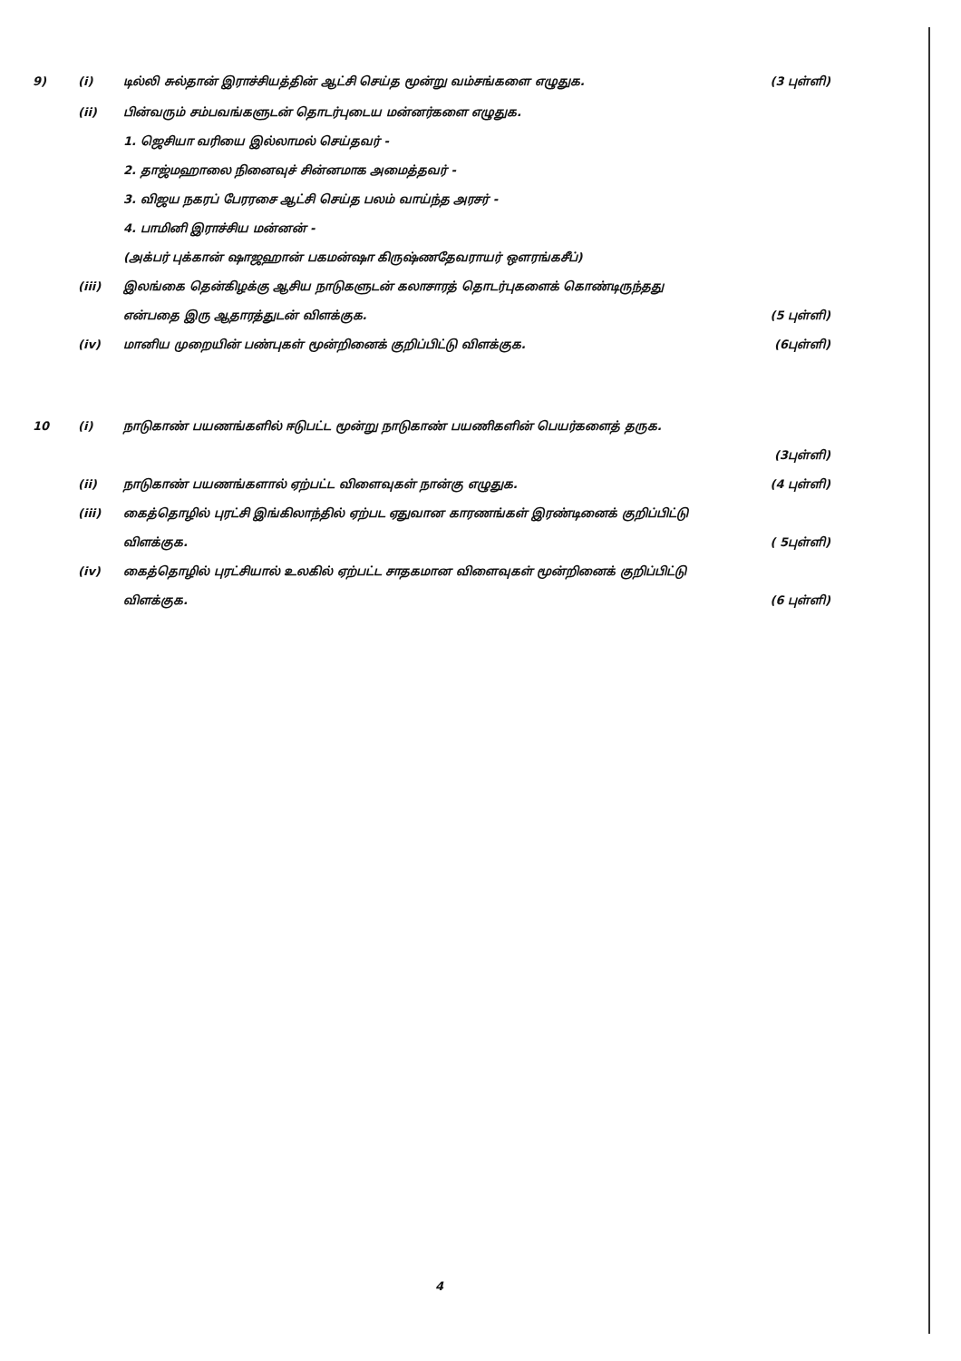9) (i) டில்லி சுல்தான் இராச்சியத்தின் ஆட்சி செய்த மூன்று வம்சங்களை எழுதுக. (3 புள்ளி)
(ii) பின்வரும் சம்பவங்களுடன் தொடர்புடைய மன்னர்களை எழுதுக.
1. ஜெசியா வரியை இல்லாமல் செய்தவர் -
2. தாஜ்மஹாலை நினைவுச் சின்னமாக அமைத்தவர் -
3. விஜய நகரப் பேரரசை ஆட்சி செய்த பலம் வாய்ந்த அரசர் -
4. பாமினி இராச்சிய மன்னன் -
(அக்பர் புக்கான் ஷாஜஹான் பகமன்ஷா கிருஷ்ணதேவராயர் ஔரங்கசீப்)
(iii) இலங்கை தென்கிழக்கு ஆசிய நாடுகளுடன் கலாசாரத் தொடர்புகளைக் கொண்டிருந்தது
என்பதை இரு ஆதாரத்துடன் விளக்குக. (5 புள்ளி)
(iv) மானிய முறையின் பண்புகள் மூன்றினைக் குறிப்பிட்டு விளக்குக. (6புள்ளி)
10 (i) நாடுகாண் பயணங்களில் ஈடுபட்ட மூன்று நாடுகாண் பயணிகளின் பெயர்களைத் தருக.
(3புள்ளி)
(ii) நாடுகாண் பயணங்களால் ஏற்பட்ட விளைவுகள் நான்கு எழுதுக. (4 புள்ளி)
(iii) கைத்தொழில் புரட்சி இங்கிலாந்தில் ஏற்பட ஏதுவான காரணங்கள் இரண்டினைக் குறிப்பிட்டு
விளக்குக. ( 5புள்ளி)
(iv) கைத்தொழில் புரட்சியால் உலகில் ஏற்பட்ட சாதகமான விளைவுகள் மூன்றினைக் குறிப்பிட்டு
விளக்குக. (6 புள்ளி)
4